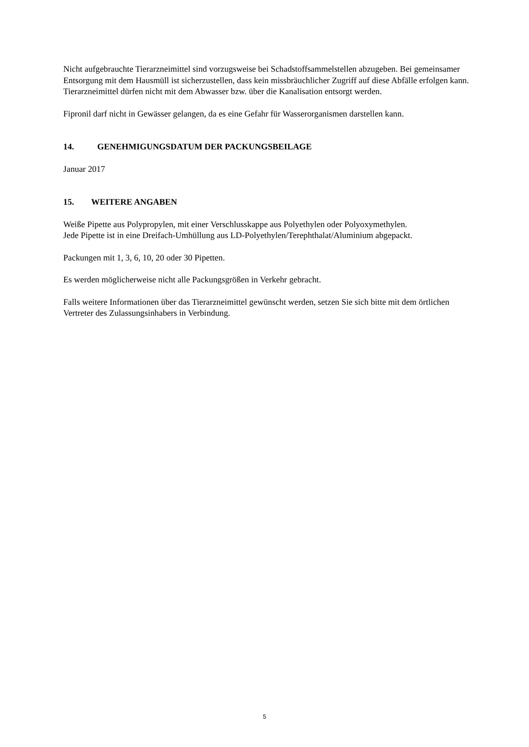Nicht aufgebrauchte Tierarzneimittel sind vorzugsweise bei Schadstoffsammelstellen abzugeben. Bei gemeinsamer Entsorgung mit dem Hausmüll ist sicherzustellen, dass kein missbräuchlicher Zugriff auf diese Abfälle erfolgen kann. Tierarzneimittel dürfen nicht mit dem Abwasser bzw. über die Kanalisation entsorgt werden.
Fipronil darf nicht in Gewässer gelangen, da es eine Gefahr für Wasserorganismen darstellen kann.
14. GENEHMIGUNGSDATUM DER PACKUNGSBEILAGE
Januar 2017
15. WEITERE ANGABEN
Weiße Pipette aus Polypropylen, mit einer Verschlusskappe aus Polyethylen oder Polyoxymethylen.
Jede Pipette ist in eine Dreifach-Umhüllung aus LD-Polyethylen/Terephthalat/Aluminium abgepackt.
Packungen mit 1, 3, 6, 10, 20 oder 30 Pipetten.
Es werden möglicherweise nicht alle Packungsgrößen in Verkehr gebracht.
Falls weitere Informationen über das Tierarzneimittel gewünscht werden, setzen Sie sich bitte mit dem örtlichen Vertreter des Zulassungsinhabers in Verbindung.
5